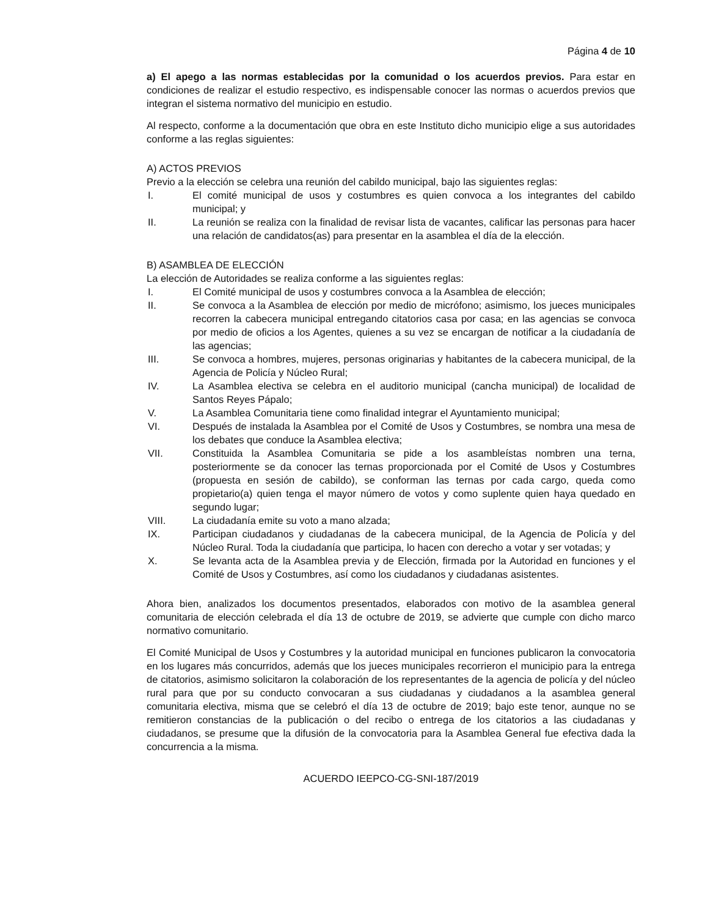Página 4 de 10
a) El apego a las normas establecidas por la comunidad o los acuerdos previos. Para estar en condiciones de realizar el estudio respectivo, es indispensable conocer las normas o acuerdos previos que integran el sistema normativo del municipio en estudio.
Al respecto, conforme a la documentación que obra en este Instituto dicho municipio elige a sus autoridades conforme a las reglas siguientes:
A) ACTOS PREVIOS
Previo a la elección se celebra una reunión del cabildo municipal, bajo las siguientes reglas:
I. El comité municipal de usos y costumbres es quien convoca a los integrantes del cabildo municipal; y
II. La reunión se realiza con la finalidad de revisar lista de vacantes, calificar las personas para hacer una relación de candidatos(as) para presentar en la asamblea el día de la elección.
B) ASAMBLEA DE ELECCIÓN
La elección de Autoridades se realiza conforme a las siguientes reglas:
I. El Comité municipal de usos y costumbres convoca a la Asamblea de elección;
II. Se convoca a la Asamblea de elección por medio de micrófono; asimismo, los jueces municipales recorren la cabecera municipal entregando citatorios casa por casa; en las agencias se convoca por medio de oficios a los Agentes, quienes a su vez se encargan de notificar a la ciudadanía de las agencias;
III. Se convoca a hombres, mujeres, personas originarias y habitantes de la cabecera municipal, de la Agencia de Policía y Núcleo Rural;
IV. La Asamblea electiva se celebra en el auditorio municipal (cancha municipal) de localidad de Santos Reyes Pápalo;
V. La Asamblea Comunitaria tiene como finalidad integrar el Ayuntamiento municipal;
VI. Después de instalada la Asamblea por el Comité de Usos y Costumbres, se nombra una mesa de los debates que conduce la Asamblea electiva;
VII. Constituida la Asamblea Comunitaria se pide a los asambleístas nombren una terna, posteriormente se da conocer las ternas proporcionada por el Comité de Usos y Costumbres (propuesta en sesión de cabildo), se conforman las ternas por cada cargo, queda como propietario(a) quien tenga el mayor número de votos y como suplente quien haya quedado en segundo lugar;
VIII. La ciudadanía emite su voto a mano alzada;
IX. Participan ciudadanos y ciudadanas de la cabecera municipal, de la Agencia de Policía y del Núcleo Rural. Toda la ciudadanía que participa, lo hacen con derecho a votar y ser votadas; y
X. Se levanta acta de la Asamblea previa y de Elección, firmada por la Autoridad en funciones y el Comité de Usos y Costumbres, así como los ciudadanos y ciudadanas asistentes.
Ahora bien, analizados los documentos presentados, elaborados con motivo de la asamblea general comunitaria de elección celebrada el día 13 de octubre de 2019, se advierte que cumple con dicho marco normativo comunitario.
El Comité Municipal de Usos y Costumbres y la autoridad municipal en funciones publicaron la convocatoria en los lugares más concurridos, además que los jueces municipales recorrieron el municipio para la entrega de citatorios, asimismo solicitaron la colaboración de los representantes de la agencia de policía y del núcleo rural para que por su conducto convocaran a sus ciudadanas y ciudadanos a la asamblea general comunitaria electiva, misma que se celebró el día 13 de octubre de 2019; bajo este tenor, aunque no se remitieron constancias de la publicación o del recibo o entrega de los citatorios a las ciudadanas y ciudadanos, se presume que la difusión de la convocatoria para la Asamblea General fue efectiva dada la concurrencia a la misma.
ACUERDO IEEPCO-CG-SNI-187/2019